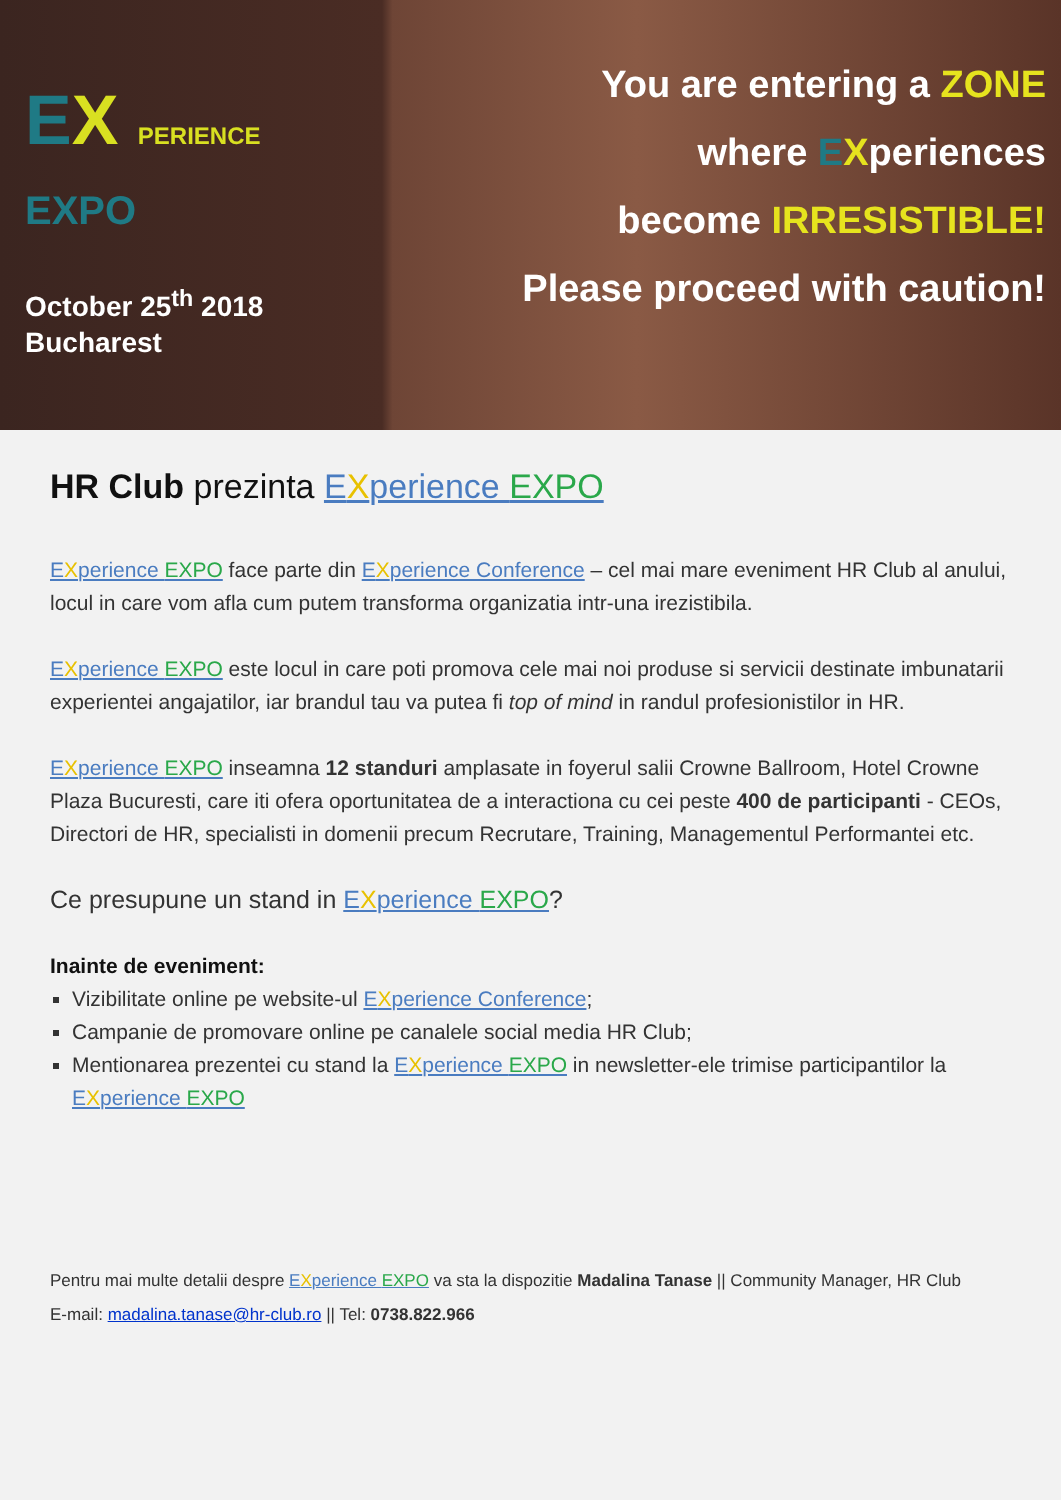EX PERIENCE EXPO
October 25<sup>th</sup> 2018
Bucharest
You are entering a ZONE
where EXperiences
become IRRESISTIBLE!
Please proceed with caution!
HR Club prezinta EXperience EXPO
EXperience EXPO face parte din EXperience Conference – cel mai mare eveniment HR Club al anului, locul in care vom afla cum putem transforma organizatia intr-una irezistibila.
EXperience EXPO este locul in care poti promova cele mai noi produse si servicii destinate imbunatarii experientei angajatilor, iar brandul tau va putea fi top of mind in randul profesionistilor in HR.
EXperience EXPO inseamna 12 standuri amplasate in foyerul salii Crowne Ballroom, Hotel Crowne Plaza Bucuresti, care iti ofera oportunitatea de a interactiona cu cei peste 400 de participanti - CEOs, Directori de HR, specialisti in domenii precum Recrutare, Training, Managementul Performantei etc.
Ce presupune un stand in EXperience EXPO?
Inainte de eveniment:
Vizibilitate online pe website-ul EXperience Conference;
Campanie de promovare online pe canalele social media HR Club;
Mentionarea prezentei cu stand la EXperience EXPO in newsletter-ele trimise participantilor la EXperience EXPO
Pentru mai multe detalii despre EXperience EXPO va sta la dispozitie Madalina Tanase || Community Manager, HR Club
E-mail: madalina.tanase@hr-club.ro || Tel: 0738.822.966